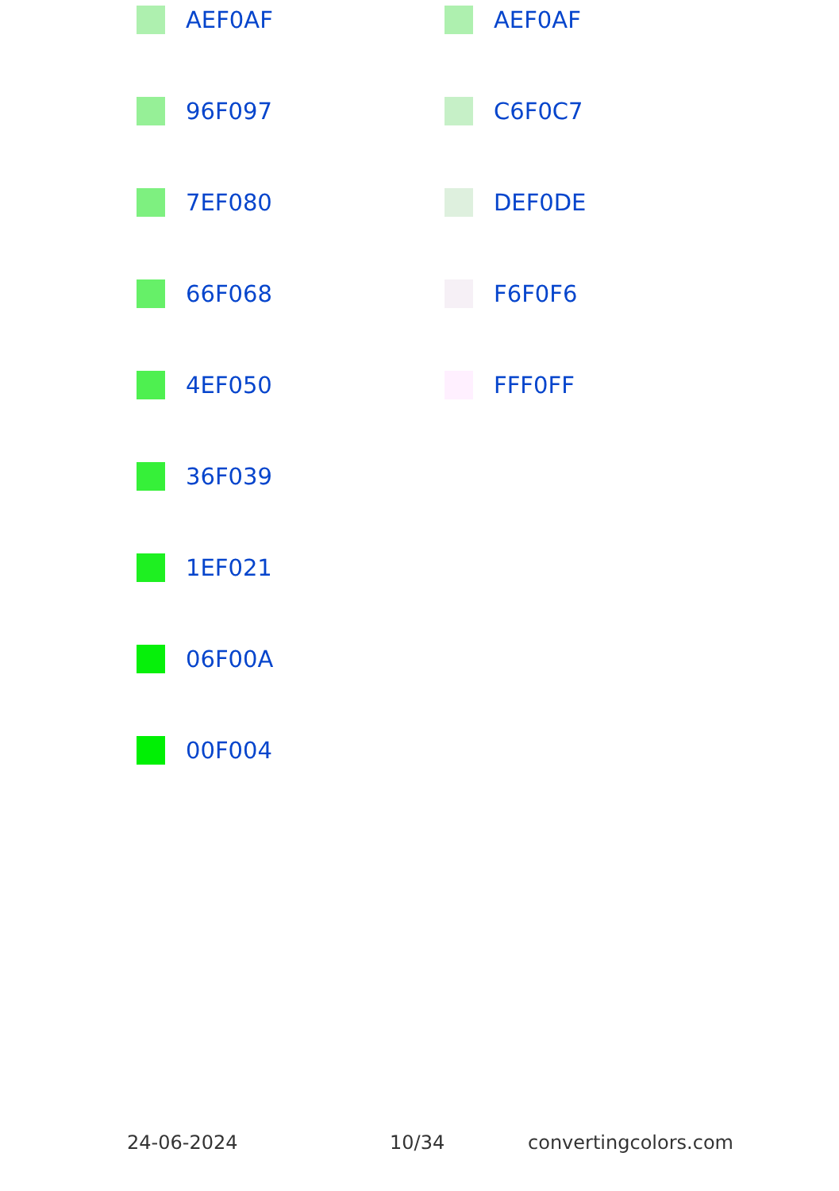AEF0AF
96F097
7EF080
66F068
4EF050
36F039
1EF021
06F00A
00F004
AEF0AF
C6F0C7
DEF0DE
F6F0F6
FFF0FF
24-06-2024 10/34 convertingcolors.com